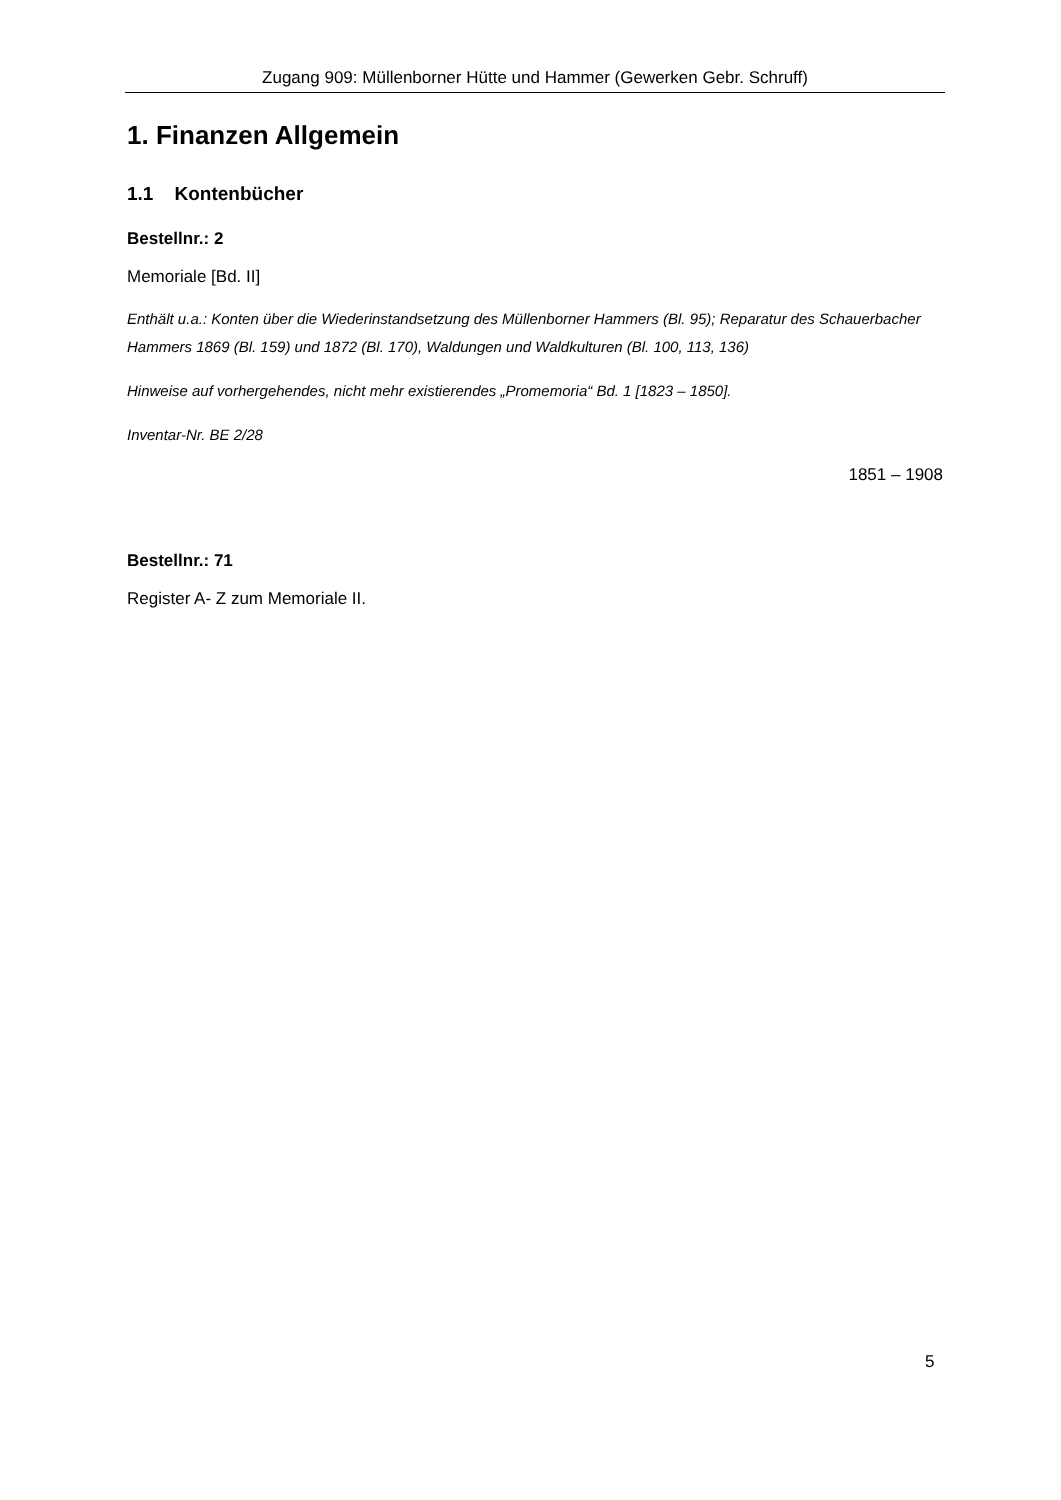Zugang 909: Müllenborner Hütte und Hammer (Gewerken Gebr. Schruff)
1. Finanzen Allgemein
1.1 Kontenbücher
Bestellnr.: 2
Memoriale [Bd. II]
Enthält u.a.: Konten über die Wiederinstandsetzung des Müllenborner Hammers (Bl. 95); Reparatur des Schauerbacher Hammers 1869 (Bl. 159) und 1872 (Bl. 170), Waldungen und Waldkulturen (Bl. 100, 113, 136)
Hinweise auf vorhergehendes, nicht mehr existierendes „Promemoria“ Bd. 1 [1823 – 1850].
Inventar-Nr. BE 2/28
1851 – 1908
Bestellnr.: 71
Register A- Z zum Memoriale II.
5